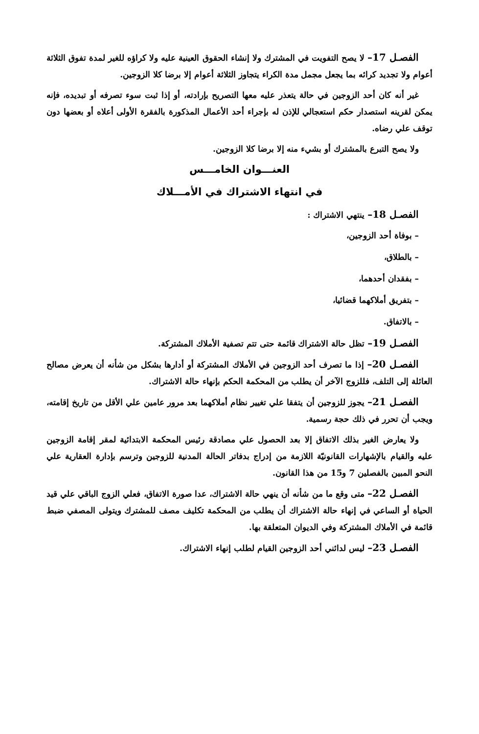الفصـل 17– لا يصح التفويت في المشترك ولا إنشاء الحقوق العينية عليه ولا كراؤه للغير لمدة تفوق الثلاثة أعوام ولا تجديد كرائه بما يجعل مجمل مدة الكراء يتجاوز الثلاثة أعوام إلا برضا كلا الزوجين.
غير أنه كان أحد الزوجين في حالة يتعذر عليه معها التصريح بإرادته، أو إذا ثبت سوء تصرفه أو تبديده، فإنه يمكن لقرينه استصدار حكم استعجالي للإذن له بإجراء أحد الأعمال المذكورة بالفقرة الأولى أعلاه أو بعضها دون توقف علي رضاه.
ولا يصح التبرع بالمشترك أو بشيء منه إلا برضا كلا الزوجين.
العنـــوان الخامـــس
في انتهاء الاشتراك في الأمـــلاك
الفصـل 18– ينتهي الاشتراك :
– بوفاة أحد الزوجين،
– بالطلاق،
– بفقدان أحدهما،
– بتفريق أملاكهما قضائيا،
– بالاتفاق.
الفصـل 19– تظل حالة الاشتراك قائمة حتى تتم تصفية الأملاك المشتركة.
الفصـل 20– إذا ما تصرف أحد الزوجين في الأملاك المشتركة أو أدارها بشكل من شأنه أن يعرض مصالح العائلة إلى التلف، فللزوج الآخر أن يطلب من المحكمة الحكم بإنهاء حالة الاشتراك.
الفصـل 21– يجوز للزوجين أن يتفقا علي تغيير نظام أملاكهما بعد مرور عامين علي الأقل من تاريخ إقامته، ويجب أن تحرر في ذلك حجة رسمية.
ولا يعارض الغير بذلك الاتفاق إلا بعد الحصول علي مصادقة رئيس المحكمة الابتدائية لمقر إقامة الزوجين عليه والقيام بالإشهارات القانونيّة اللازمة من إدراج بدفاتر الحالة المدنية للزوجين وترسم بإدارة العقارية علي النحو المبين بالفصلين 7 و15 من هذا القانون.
الفصـل 22– متى وقع ما من شأنه أن ينهي حالة الاشتراك، عدا صورة الاتفاق، فعلي الزوج الباقي علي قيد الحياة أو الساعي في إنهاء حالة الاشتراك أن يطلب من المحكمة تكليف مصف للمشترك ويتولى المصفي ضبط قائمة في الأملاك المشتركة وفي الديوان المتعلقة بها.
الفصـل 23– ليس لدائني أحد الزوجين القيام لطلب إنهاء الاشتراك.